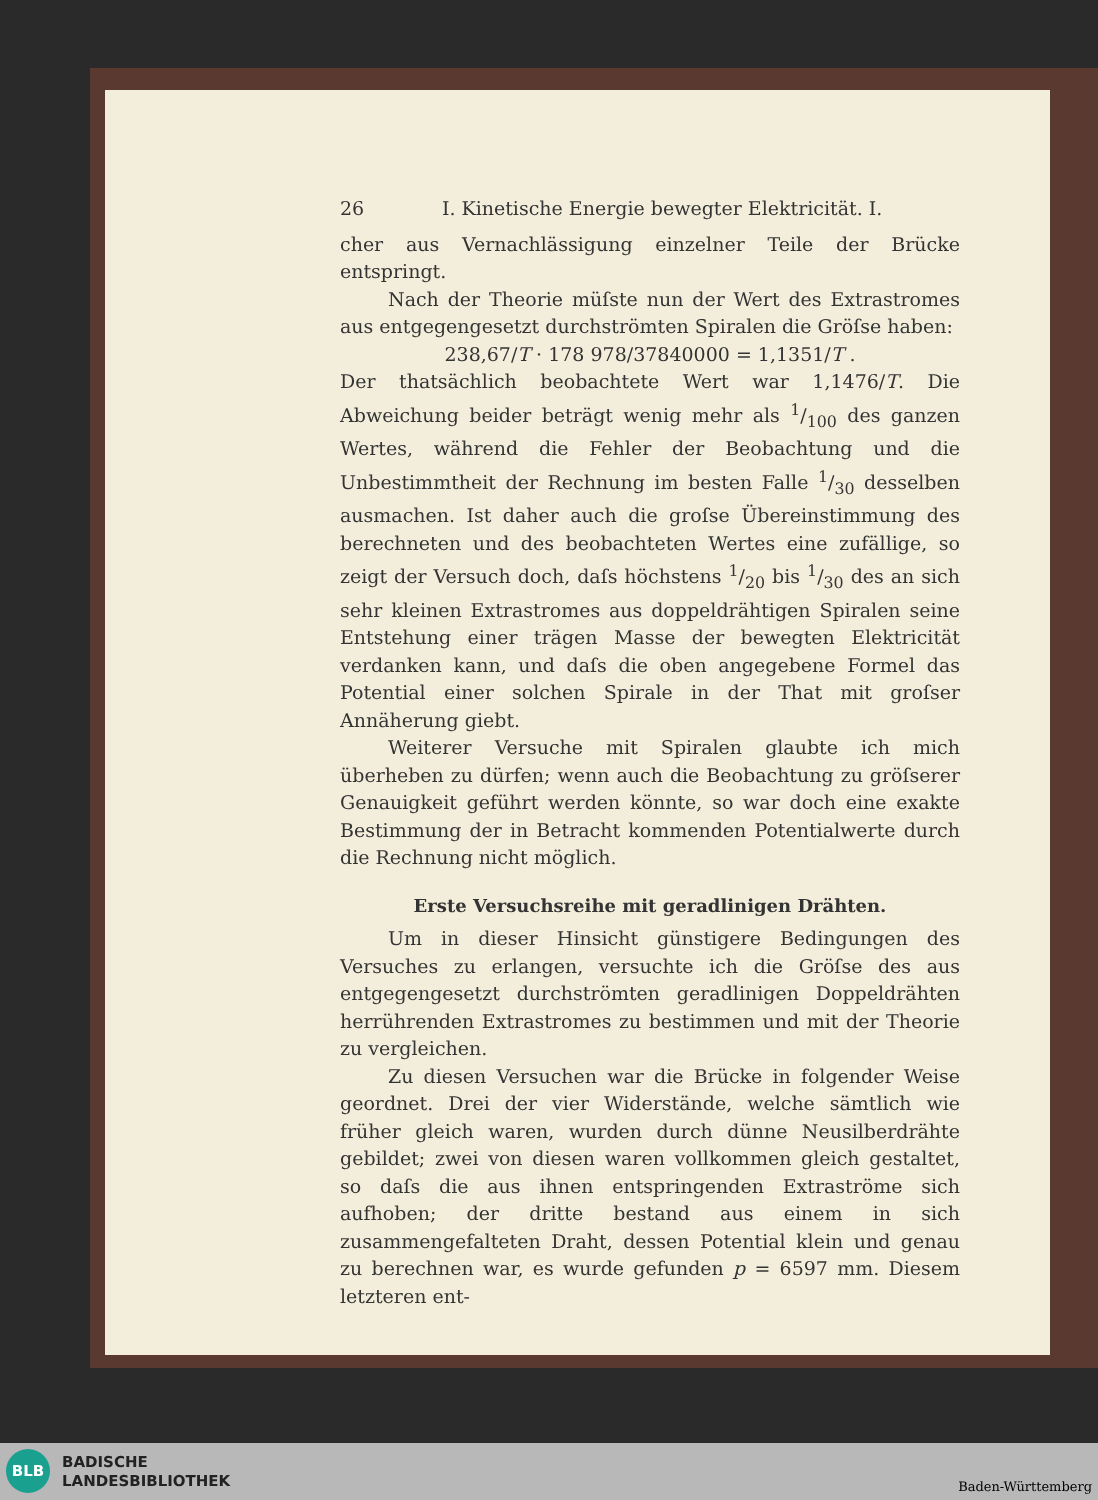26 I. Kinetische Energie bewegter Elektricität. I.
cher aus Vernachlässigung einzelner Teile der Brücke entspringt.
Nach der Theorie müſste nun der Wert des Extrastromes aus entgegengesetzt durchströmten Spiralen die Gröſse haben:
238,67/T · 178 978/37840000 = 1,1351/T .
Der thatsächlich beobachtete Wert war 1,1476/T. Die Abweichung beider beträgt wenig mehr als 1/100 des ganzen Wertes, während die Fehler der Beobachtung und die Unbestimmtheit der Rechnung im besten Falle 1/30 desselben ausmachen. Ist daher auch die groſse Übereinstimmung des berechneten und des beobachteten Wertes eine zufällige, so zeigt der Versuch doch, daſs höchstens 1/20 bis 1/30 des an sich sehr kleinen Extrastromes aus doppeldrähtigen Spiralen seine Entstehung einer trägen Masse der bewegten Elektricität verdanken kann, und daſs die oben angegebene Formel das Potential einer solchen Spirale in der That mit groſser Annäherung giebt.
Weiterer Versuche mit Spiralen glaubte ich mich überheben zu dürfen; wenn auch die Beobachtung zu gröſserer Genauigkeit geführt werden könnte, so war doch eine exakte Bestimmung der in Betracht kommenden Potentialwerte durch die Rechnung nicht möglich.
Erste Versuchsreihe mit geradlinigen Drähten.
Um in dieser Hinsicht günstigere Bedingungen des Versuches zu erlangen, versuchte ich die Gröſse des aus entgegengesetzt durchströmten geradlinigen Doppeldrähten herrührenden Extrastromes zu bestimmen und mit der Theorie zu vergleichen.
Zu diesen Versuchen war die Brücke in folgender Weise geordnet. Drei der vier Widerstände, welche sämtlich wie früher gleich waren, wurden durch dünne Neusilberdrähte gebildet; zwei von diesen waren vollkommen gleich gestaltet, so daſs die aus ihnen entspringenden Extraströme sich aufhoben; der dritte bestand aus einem in sich zusammengefalteten Draht, dessen Potential klein und genau zu berechnen war, es wurde gefunden p = 6597 mm. Diesem letzteren ent-
BLB
BADISCHE
LANDESBIBLIOTHEK
Baden-Württemberg